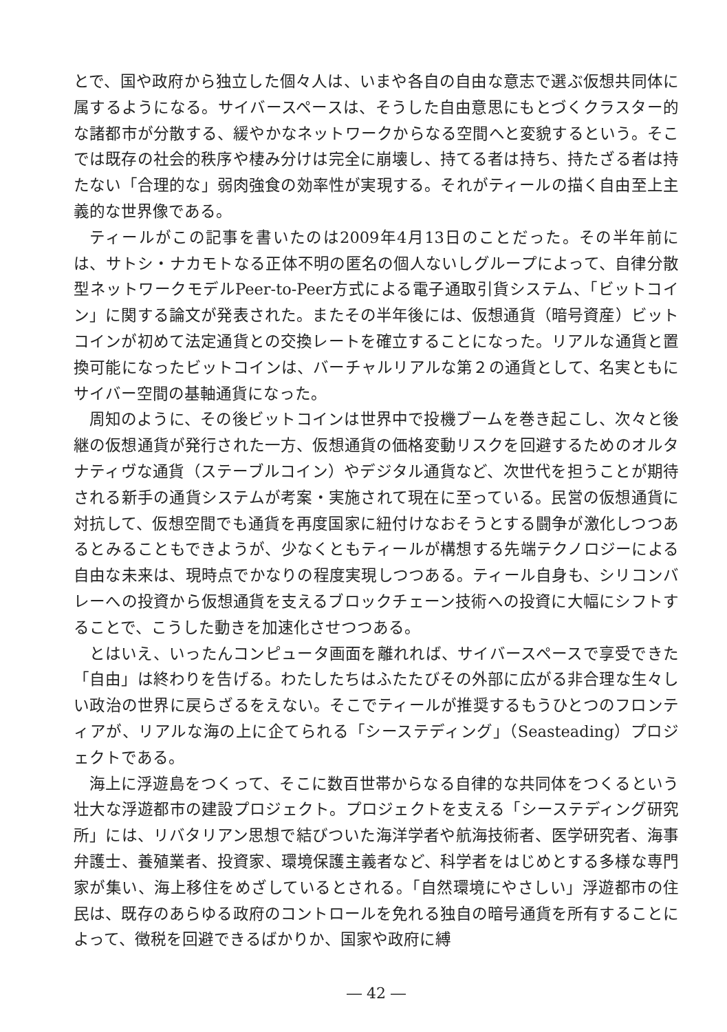とで、国や政府から独立した個々人は、いまや各自の自由な意志で選ぶ仮想共同体に属するようになる。サイバースペースは、そうした自由意思にもとづくクラスター的な諸都市が分散する、緩やかなネットワークからなる空間へと変貌するという。そこでは既存の社会的秩序や棲み分けは完全に崩壊し、持てる者は持ち、持たざる者は持たない「合理的な」弱肉強食の効率性が実現する。それがティールの描く自由至上主義的な世界像である。
ティールがこの記事を書いたのは2009年4月13日のことだった。その半年前には、サトシ・ナカモトなる正体不明の匿名の個人ないしグループによって、自律分散型ネットワークモデルPeer-to-Peer方式による電子通取引貨システム、「ビットコイン」に関する論文が発表された。またその半年後には、仮想通貨（暗号資産）ビットコインが初めて法定通貨との交換レートを確立することになった。リアルな通貨と置換可能になったビットコインは、バーチャルリアルな第２の通貨として、名実ともにサイバー空間の基軸通貨になった。
周知のように、その後ビットコインは世界中で投機ブームを巻き起こし、次々と後継の仮想通貨が発行された一方、仮想通貨の価格変動リスクを回避するためのオルタナティヴな通貨（ステーブルコイン）やデジタル通貨など、次世代を担うことが期待される新手の通貨システムが考案・実施されて現在に至っている。民営の仮想通貨に対抗して、仮想空間でも通貨を再度国家に紐付けなおそうとする闘争が激化しつつあるとみることもできようが、少なくともティールが構想する先端テクノロジーによる自由な未来は、現時点でかなりの程度実現しつつある。ティール自身も、シリコンバレーへの投資から仮想通貨を支えるブロックチェーン技術への投資に大幅にシフトすることで、こうした動きを加速化させつつある。
とはいえ、いったんコンピュータ画面を離れれば、サイバースペースで享受できた「自由」は終わりを告げる。わたしたちはふたたびその外部に広がる非合理な生々しい政治の世界に戻らざるをえない。そこでティールが推奨するもうひとつのフロンティアが、リアルな海の上に企てられる「シーステディング」（Seasteading）プロジェクトである。
海上に浮遊島をつくって、そこに数百世帯からなる自律的な共同体をつくるという壮大な浮遊都市の建設プロジェクト。プロジェクトを支える「シーステディング研究所」には、リバタリアン思想で結びついた海洋学者や航海技術者、医学研究者、海事弁護士、養殖業者、投資家、環境保護主義者など、科学者をはじめとする多様な専門家が集い、海上移住をめざしているとされる。「自然環境にやさしい」浮遊都市の住民は、既存のあらゆる政府のコントロールを免れる独自の暗号通貨を所有することによって、徴税を回避できるばかりか、国家や政府に縛
― 42 ―